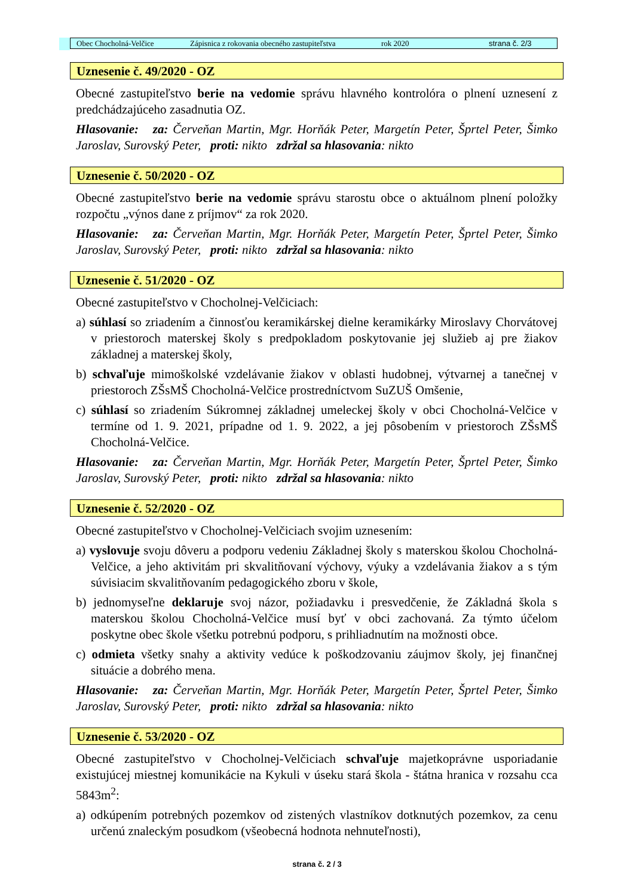Obec Chocholná-Velčice Zápisnica z rokovania obecného zastupiteľstva rok 2020 strana č. 2/3
Uznesenie č. 49/2020 - OZ
Obecné zastupiteľstvo berie na vedomie správu hlavného kontrolóra o plnení uznesení z predchádzajúceho zasadnutia OZ.
Hlasovanie: za: Červeňan Martin, Mgr. Horňák Peter, Margetín Peter, Šprtel Peter, Šimko Jaroslav, Surovský Peter, proti: nikto zdržal sa hlasovania: nikto
Uznesenie č. 50/2020 - OZ
Obecné zastupiteľstvo berie na vedomie správu starostu obce o aktuálnom plnení položky rozpočtu „výnos dane z príjmov“ za rok 2020.
Hlasovanie: za: Červeňan Martin, Mgr. Horňák Peter, Margetín Peter, Šprtel Peter, Šimko Jaroslav, Surovský Peter, proti: nikto zdržal sa hlasovania: nikto
Uznesenie č. 51/2020 - OZ
Obecné zastupiteľstvo v Chocholnej-Velčiciach:
a) súhlasí so zriadením a činnosťou keramikárskej dielne keramikárky Miroslavy Chorvátovej v priestoroch materskej školy s predpokladom poskytovanie jej služieb aj pre žiakov základnej a materskej školy,
b) schvaľuje mimoškolské vzdelávanie žiakov v oblasti hudobnej, výtvarnej a tanečnej v priestoroch ZŠsMŠ Chocholná-Velčice prostredníctvom SuZUŠ Omšenie,
c) súhlasí so zriadením Súkromnej základnej umeleckej školy v obci Chocholná-Velčice v termíne od 1. 9. 2021, prípadne od 1. 9. 2022, a jej pôsobením v priestoroch ZŠsMŠ Chocholná-Velčice.
Hlasovanie: za: Červeňan Martin, Mgr. Horňák Peter, Margetín Peter, Šprtel Peter, Šimko Jaroslav, Surovský Peter, proti: nikto zdržal sa hlasovania: nikto
Uznesenie č. 52/2020 - OZ
Obecné zastupiteľstvo v Chocholnej-Velčiciach svojim uznesením:
a) vyslovuje svoju dôveru a podporu vedeniu Základnej školy s materskou školou Chocholná-Velčice, a jeho aktivitám pri skvalitňovaní výchovy, výuky a vzdelávania žiakov a s tým súvisiacim skvalitňovaním pedagogického zboru v škole,
b) jednomyseľne deklaruje svoj názor, požiadavku i presvedčenie, že Základná škola s materskou školou Chocholná-Velčice musí byť v obci zachovaná. Za týmto účelom poskytne obec škole všetku potrebnú podporu, s prihliadnutím na možnosti obce.
c) odmieta všetky snahy a aktivity vedúce k poškodzovaniu záujmov školy, jej finančnej situácie a dobrého mena.
Hlasovanie: za: Červeňan Martin, Mgr. Horňák Peter, Margetín Peter, Šprtel Peter, Šimko Jaroslav, Surovský Peter, proti: nikto zdržal sa hlasovania: nikto
Uznesenie č. 53/2020 - OZ
Obecné zastupiteľstvo v Chocholnej-Velčiciach schvaľuje majetkoprávne usporiadanie existujúcej miestnej komunikácie na Kykuli v úseku stará škola - štátna hranica v rozsahu cca 5843m<sup>2</sup>:
a) odkúpením potrebných pozemkov od zistených vlastníkov dotknutých pozemkov, za cenu určenú znaleckým posudkom (všeobecná hodnota nehnuteľnosti),
strana č. 2 / 3